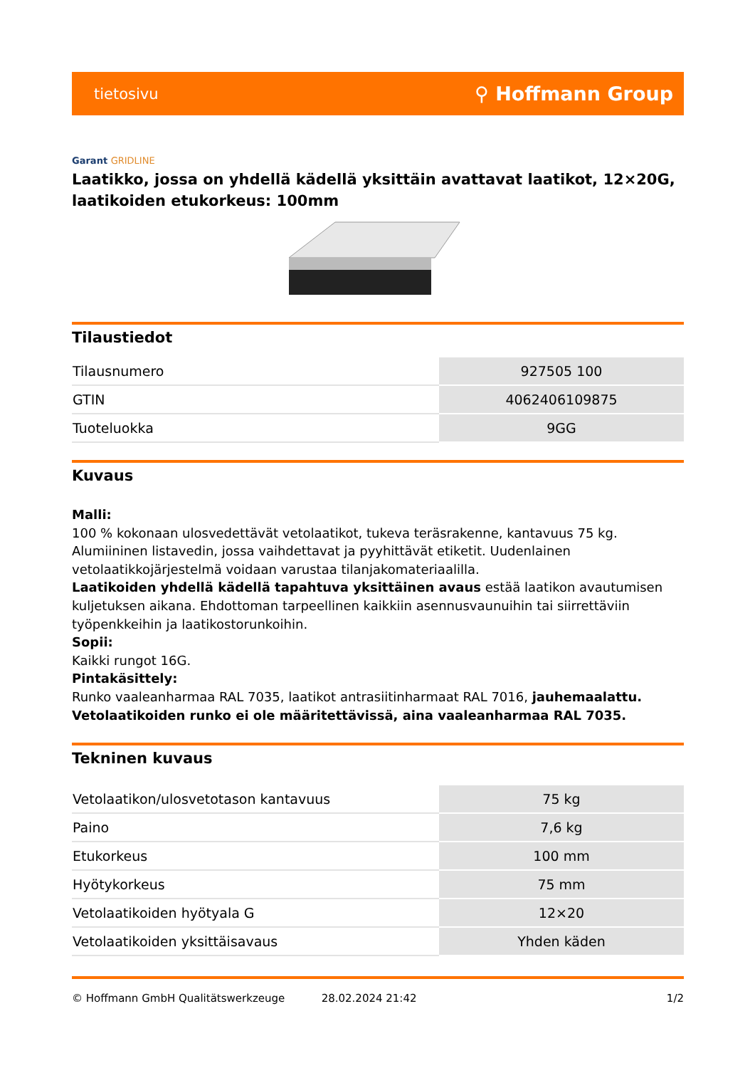tietosivu ⚲ Hoffmann Group
Garant GRIDLINE
Laatikko, jossa on yhdellä kädellä yksittäin avattavat laatikot, 12×20G, laatikoiden etukorkeus: 100mm
Tilaustiedot
| Tilausnumero | 927505 100 |
| GTIN | 4062406109875 |
| Tuoteluokka | 9GG |
Kuvaus
Malli:
100 % kokonaan ulosvedettävät vetolaatikot, tukeva teräsrakenne, kantavuus 75 kg. Alumiininen listavedin, jossa vaihdettavat ja pyyhittävät etiketit. Uudenlainen vetolaatikkojärjestelmä voidaan varustaa tilanjakomateriaalilla.
Laatikoiden yhdellä kädellä tapahtuva yksittäinen avaus estää laatikon avautumisen kuljetuksen aikana. Ehdottoman tarpeellinen kaikkiin asennusvaunuihin tai siirrettäviin työpenkkeihin ja laatikostorunkoihin.
Sopii:
Kaikki rungot 16G.
Pintakäsittely:
Runko vaaleanharmaa RAL 7035, laatikot antrasiitinharmaat RAL 7016, jauhemaalattu.
Vetolaatikoiden runko ei ole määritettävissä, aina vaaleanharmaa RAL 7035.
Tekninen kuvaus
| Vetolaatikon/ulosvetotason kantavuus | 75 kg |
| Paino | 7,6 kg |
| Etukorkeus | 100 mm |
| Hyötykorkeus | 75 mm |
| Vetolaatikoiden hyötyala G | 12×20 |
| Vetolaatikoiden yksittäisavaus | Yhden käden |
© Hoffmann GmbH Qualitätswerkzeuge 28.02.2024 21:42 1/2